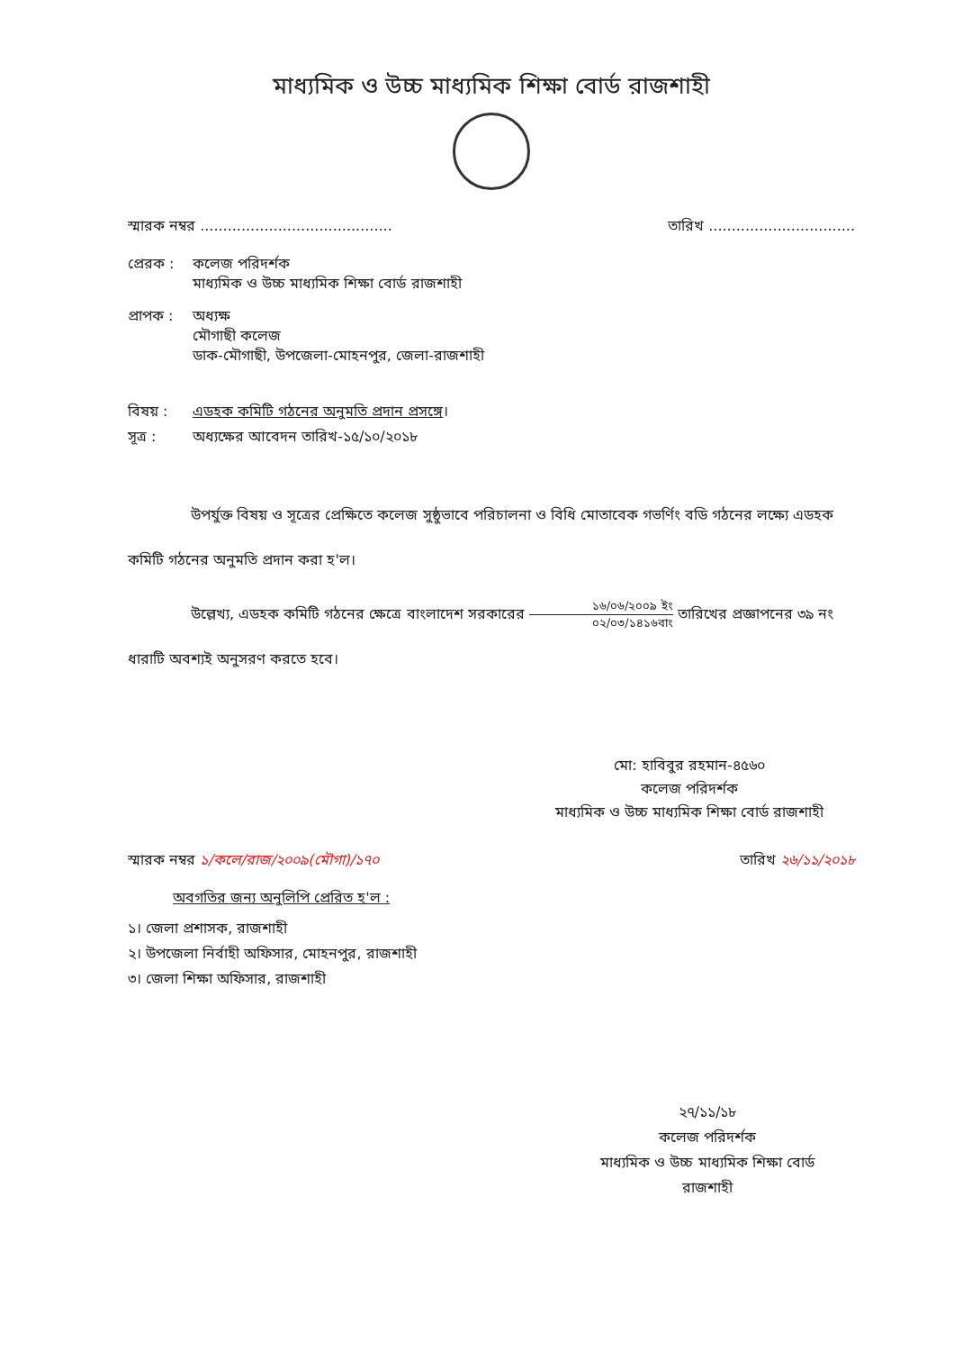মাধ্যমিক ও উচ্চ মাধ্যমিক শিক্ষা বোর্ড রাজশাহী
স্মারক নম্বর .......................................... তারিখ ................................
প্রেরক : কলেজ পরিদর্শক
মাধ্যমিক ও উচ্চ মাধ্যমিক শিক্ষা বোর্ড রাজশাহী
প্রাপক : অধ্যক্ষ
মৌগাছী কলেজ
ডাক-মৌগাছী, উপজেলা-মোহনপুর, জেলা-রাজশাহী
বিষয় : এডহক কমিটি গঠনের অনুমতি প্রদান প্রসঙ্গে।
সূত্র : অধ্যক্ষের আবেদন তারিখ-১৫/১০/২০১৮
উপর্যুক্ত বিষয় ও সূত্রের প্রেক্ষিতে কলেজ সুষ্ঠুভাবে পরিচালনা ও বিধি মোতাবেক গভর্ণিং বডি গঠনের লক্ষ্যে এডহক কমিটি গঠনের অনুমতি প্রদান করা হ'ল।
উল্লেখ্য, এডহক কমিটি গঠনের ক্ষেত্রে বাংলাদেশ সরকারের ১৬/০৬/২০০৯ ইং ০২/০৩/১৪১৬বাং তারিখের প্রজ্ঞাপনের ৩৯ নং ধারাটি অবশ্যই অনুসরণ করতে হবে।
মো: হাবিবুর রহমান-৪৫৬০
কলেজ পরিদর্শক
মাধ্যমিক ও উচ্চ মাধ্যমিক শিক্ষা বোর্ড রাজশাহী
স্মারক নম্বর ১/কলে/রাজ/২০০৯(মৌগা)/১৭০ তারিখ ২৬/১১/২০১৮
অবগতির জন্য অনুলিপি প্রেরিত হ'ল :
১। জেলা প্রশাসক, রাজশাহী
২। উপজেলা নির্বাহী অফিসার, মোহনপুর, রাজশাহী
৩। জেলা শিক্ষা অফিসার, রাজশাহী
২৭/১১/১৮
কলেজ পরিদর্শক
মাধ্যমিক ও উচ্চ মাধ্যমিক শিক্ষা বোর্ড
রাজশাহী